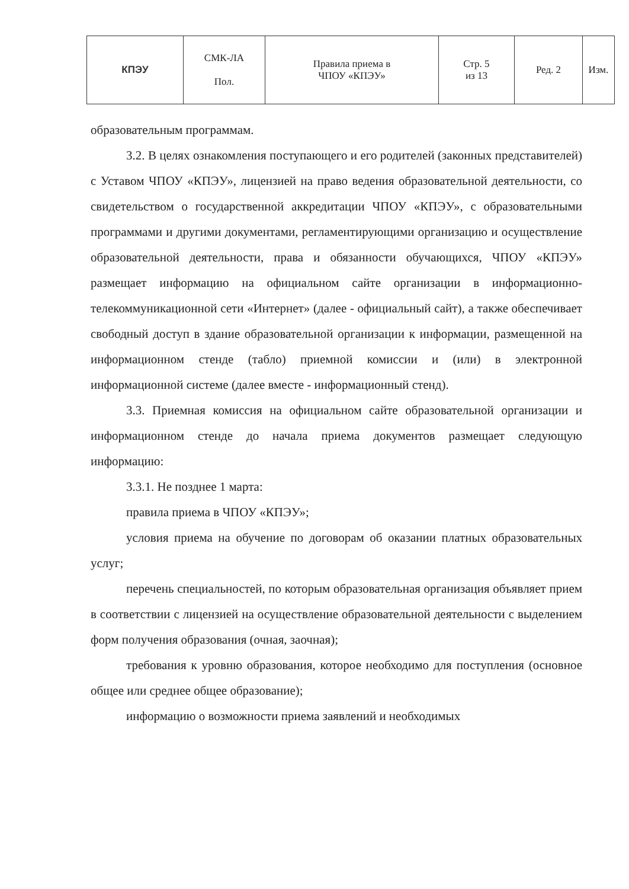| КПЭУ | СМК-ЛА Пол. | Правила приема в ЧПОУ «КПЭУ» | Стр. 5 из 13 | Ред. 2 | Изм. |
образовательным программам.
3.2. В целях ознакомления поступающего и его родителей (законных представителей) с Уставом ЧПОУ «КПЭУ», лицензией на право ведения образовательной деятельности, со свидетельством о государственной аккредитации ЧПОУ «КПЭУ», с образовательными программами и другими документами, регламентирующими организацию и осуществление образовательной деятельности, права и обязанности обучающихся, ЧПОУ «КПЭУ» размещает информацию на официальном сайте организации в информационно-телекоммуникационной сети «Интернет» (далее - официальный сайт), а также обеспечивает свободный доступ в здание образовательной организации к информации, размещенной на информационном стенде (табло) приемной комиссии и (или) в электронной информационной системе (далее вместе - информационный стенд).
3.3. Приемная комиссия на официальном сайте образовательной организации и информационном стенде до начала приема документов размещает следующую информацию:
3.3.1. Не позднее 1 марта:
правила приема в ЧПОУ «КПЭУ»;
условия приема на обучение по договорам об оказании платных образовательных услуг;
перечень специальностей, по которым образовательная организация объявляет прием в соответствии с лицензией на осуществление образовательной деятельности с выделением форм получения образования (очная, заочная);
требования к уровню образования, которое необходимо для поступления (основное общее или среднее общее образование);
информацию о возможности приема заявлений и необходимых